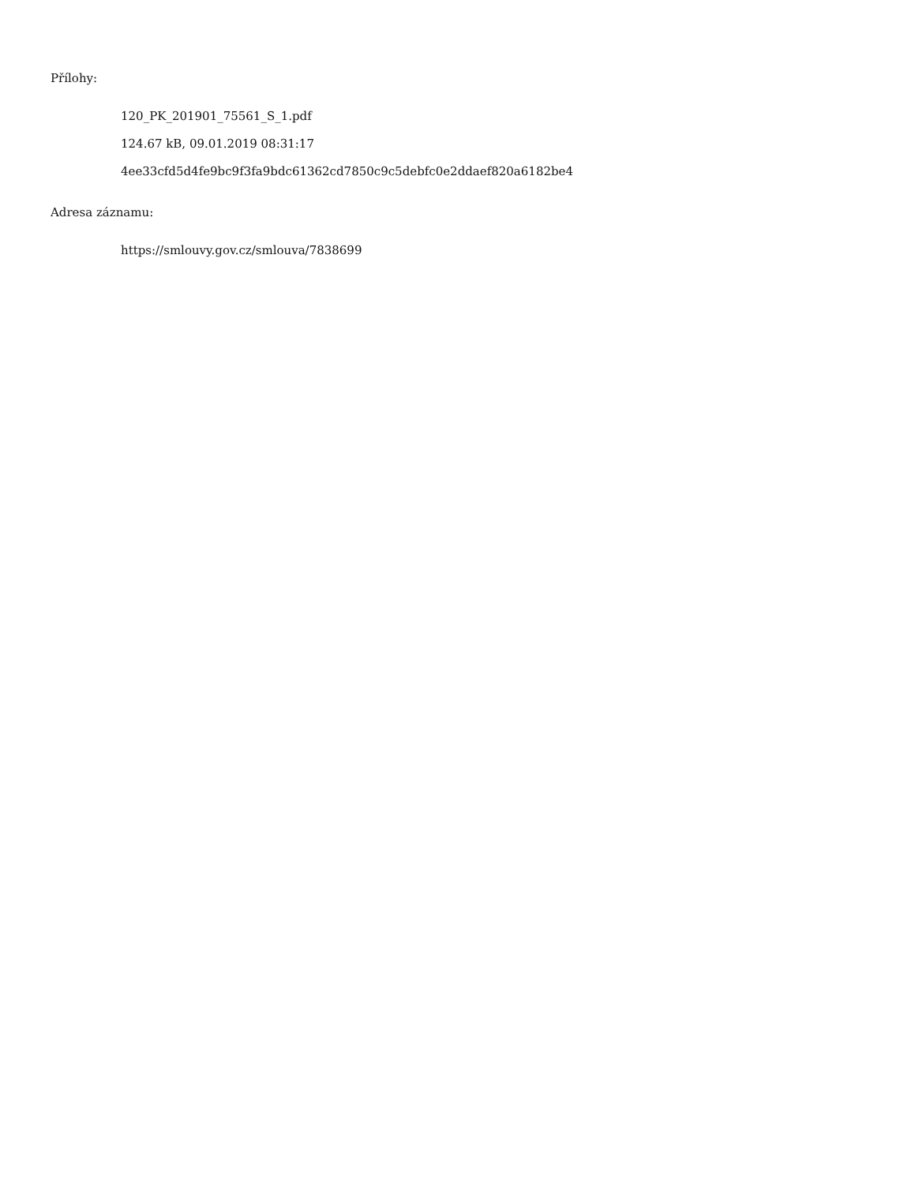Přílohy:
120_PK_201901_75561_S_1.pdf
124.67 kB, 09.01.2019 08:31:17
4ee33cfd5d4fe9bc9f3fa9bdc61362cd7850c9c5debfc0e2ddaef820a6182be4
Adresa záznamu:
https://smlouvy.gov.cz/smlouva/7838699